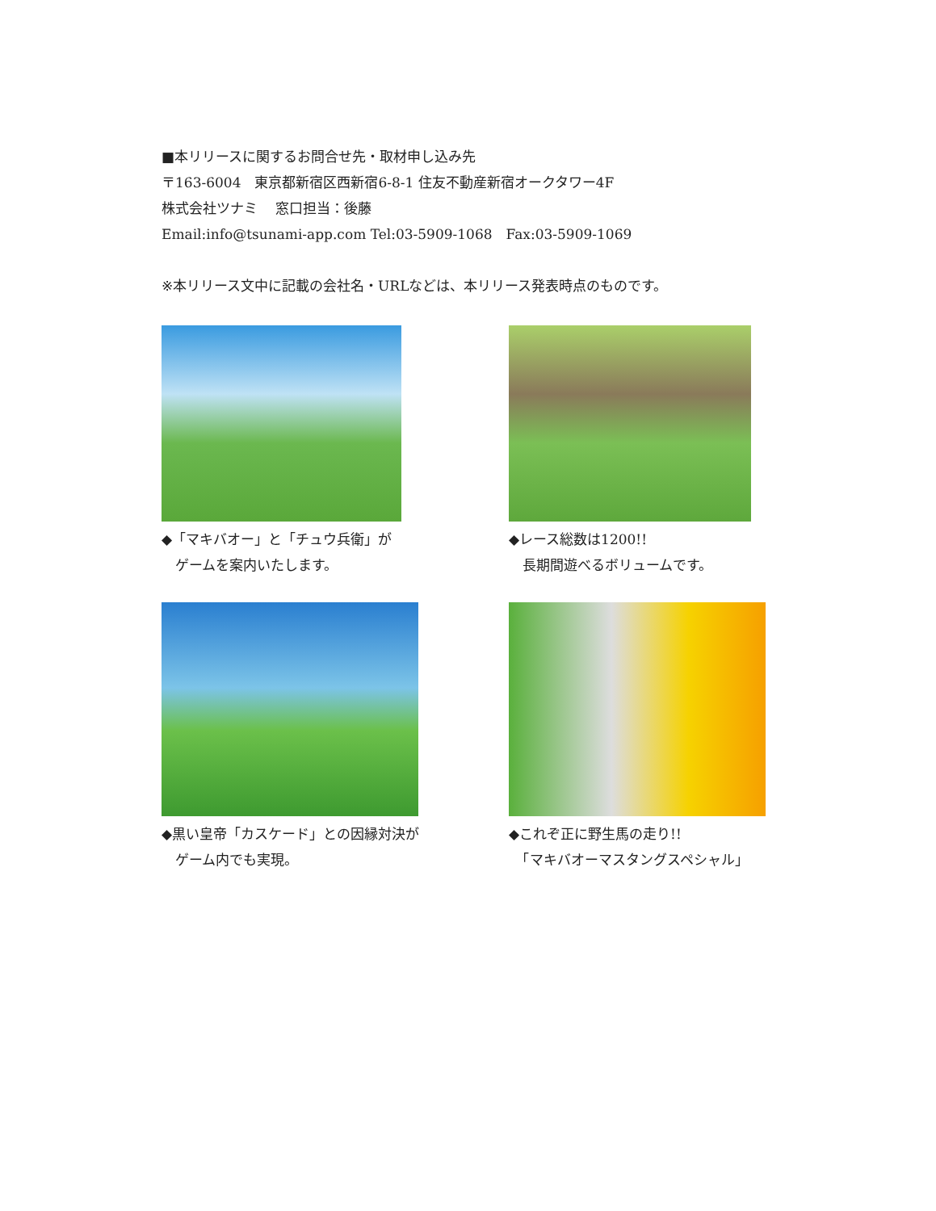■本リリースに関するお問合せ先・取材申し込み先
〒163-6004　東京都新宿区西新宿6-8-1 住友不動産新宿オークタワー4F
株式会社ツナミ　 窓口担当：後藤
Email:info@tsunami-app.com Tel:03-5909-1068　Fax:03-5909-1069
※本リリース文中に記載の会社名・URLなどは、本リリース発表時点のものです。
◆「マキバオー」と「チュウ兵衛」が
　ゲームを案内いたします。
◆レース総数は1200!!
　長期間遊べるボリュームです。
◆黒い皇帝「カスケード」との因縁対決が
　ゲーム内でも実現。
◆これぞ正に野生馬の走り!!
　「マキバオーマスタングスペシャル」